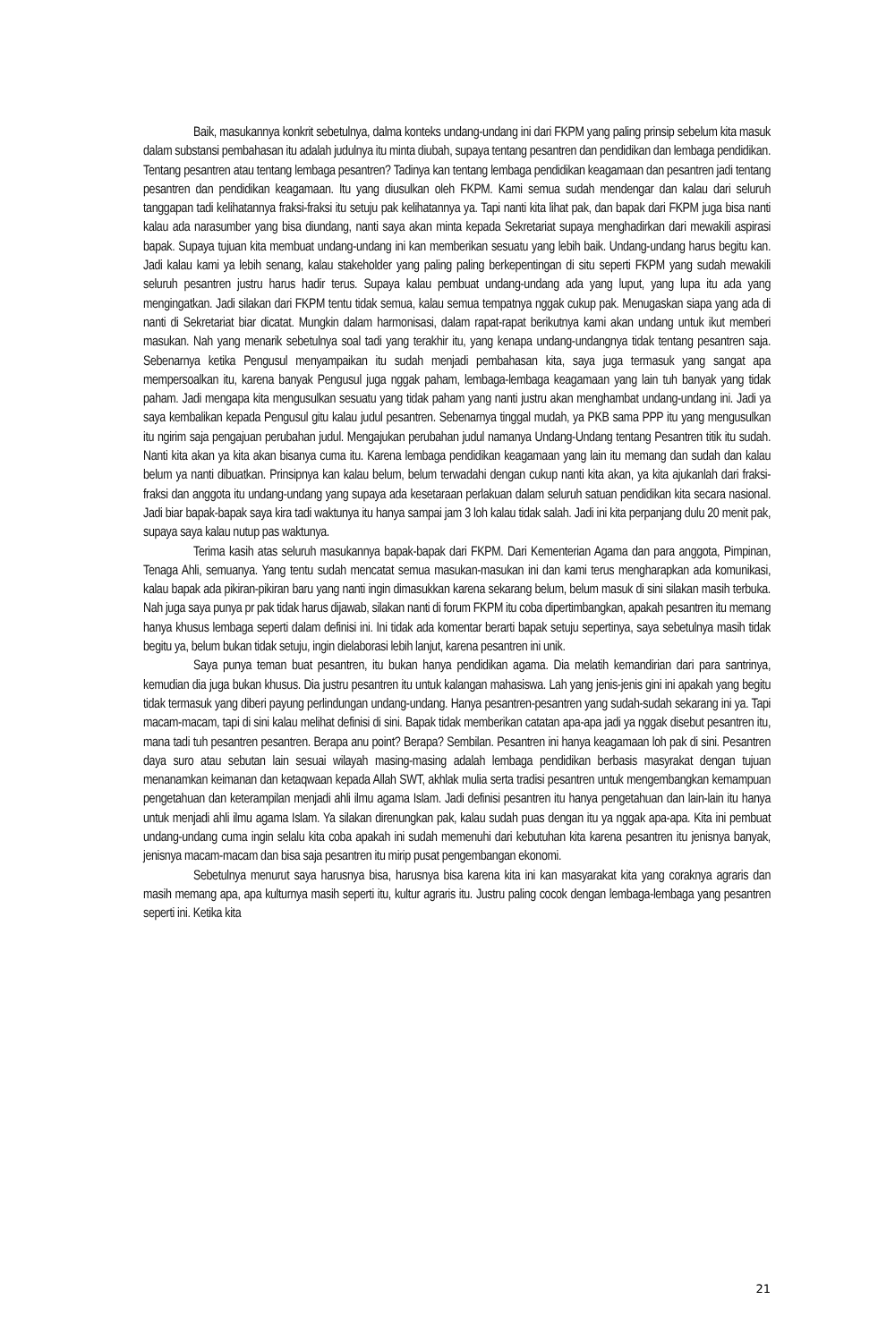Baik, masukannya konkrit sebetulnya, dalma konteks undang-undang ini dari FKPM yang paling prinsip sebelum kita masuk dalam substansi pembahasan itu adalah judulnya itu minta diubah, supaya tentang pesantren dan pendidikan dan lembaga pendidikan. Tentang pesantren atau tentang lembaga pesantren? Tadinya kan tentang lembaga pendidikan keagamaan dan pesantren jadi tentang pesantren dan pendidikan keagamaan. Itu yang diusulkan oleh FKPM. Kami semua sudah mendengar dan kalau dari seluruh tanggapan tadi kelihatannya fraksi-fraksi itu setuju pak kelihatannya ya. Tapi nanti kita lihat pak, dan bapak dari FKPM juga bisa nanti kalau ada narasumber yang bisa diundang, nanti saya akan minta kepada Sekretariat supaya menghadirkan dari mewakili aspirasi bapak. Supaya tujuan kita membuat undang-undang ini kan memberikan sesuatu yang lebih baik. Undang-undang harus begitu kan. Jadi kalau kami ya lebih senang, kalau stakeholder yang paling paling berkepentingan di situ seperti FKPM yang sudah mewakili seluruh pesantren justru harus hadir terus. Supaya kalau pembuat undang-undang ada yang luput, yang lupa itu ada yang mengingatkan. Jadi silakan dari FKPM tentu tidak semua, kalau semua tempatnya nggak cukup pak. Menugaskan siapa yang ada di nanti di Sekretariat biar dicatat. Mungkin dalam harmonisasi, dalam rapat-rapat berikutnya kami akan undang untuk ikut memberi masukan. Nah yang menarik sebetulnya soal tadi yang terakhir itu, yang kenapa undang-undangnya tidak tentang pesantren saja. Sebenarnya ketika Pengusul menyampaikan itu sudah menjadi pembahasan kita, saya juga termasuk yang sangat apa mempersoalkan itu, karena banyak Pengusul juga nggak paham, lembaga-lembaga keagamaan yang lain tuh banyak yang tidak paham. Jadi mengapa kita mengusulkan sesuatu yang tidak paham yang nanti justru akan menghambat undang-undang ini. Jadi ya saya kembalikan kepada Pengusul gitu kalau judul pesantren. Sebenarnya tinggal mudah, ya PKB sama PPP itu yang mengusulkan itu ngirim saja pengajuan perubahan judul. Mengajukan perubahan judul namanya Undang-Undang tentang Pesantren titik itu sudah. Nanti kita akan ya kita akan bisanya cuma itu. Karena lembaga pendidikan keagamaan yang lain itu memang dan sudah dan kalau belum ya nanti dibuatkan. Prinsipnya kan kalau belum, belum terwadahi dengan cukup nanti kita akan, ya kita ajukanlah dari fraksi-fraksi dan anggota itu undang-undang yang supaya ada kesetaraan perlakuan dalam seluruh satuan pendidikan kita secara nasional. Jadi biar bapak-bapak saya kira tadi waktunya itu hanya sampai jam 3 loh kalau tidak salah. Jadi ini kita perpanjang dulu 20 menit pak, supaya saya kalau nutup pas waktunya.
Terima kasih atas seluruh masukannya bapak-bapak dari FKPM. Dari Kementerian Agama dan para anggota, Pimpinan, Tenaga Ahli, semuanya. Yang tentu sudah mencatat semua masukan-masukan ini dan kami terus mengharapkan ada komunikasi, kalau bapak ada pikiran-pikiran baru yang nanti ingin dimasukkan karena sekarang belum, belum masuk di sini silakan masih terbuka. Nah juga saya punya pr pak tidak harus dijawab, silakan nanti di forum FKPM itu coba dipertimbangkan, apakah pesantren itu memang hanya khusus lembaga seperti dalam definisi ini. Ini tidak ada komentar berarti bapak setuju sepertinya, saya sebetulnya masih tidak begitu ya, belum bukan tidak setuju, ingin dielaborasi lebih lanjut, karena pesantren ini unik.
Saya punya teman buat pesantren, itu bukan hanya pendidikan agama. Dia melatih kemandirian dari para santrinya, kemudian dia juga bukan khusus. Dia justru pesantren itu untuk kalangan mahasiswa. Lah yang jenis-jenis gini ini apakah yang begitu tidak termasuk yang diberi payung perlindungan undang-undang. Hanya pesantren-pesantren yang sudah-sudah sekarang ini ya. Tapi macam-macam, tapi di sini kalau melihat definisi di sini. Bapak tidak memberikan catatan apa-apa jadi ya nggak disebut pesantren itu, mana tadi tuh pesantren pesantren. Berapa anu point? Berapa? Sembilan. Pesantren ini hanya keagamaan loh pak di sini. Pesantren daya suro atau sebutan lain sesuai wilayah masing-masing adalah lembaga pendidikan berbasis masyrakat dengan tujuan menanamkan keimanan dan ketaqwaan kepada Allah SWT, akhlak mulia serta tradisi pesantren untuk mengembangkan kemampuan pengetahuan dan keterampilan menjadi ahli ilmu agama Islam. Jadi definisi pesantren itu hanya pengetahuan dan lain-lain itu hanya untuk menjadi ahli ilmu agama Islam. Ya silakan direnungkan pak, kalau sudah puas dengan itu ya nggak apa-apa. Kita ini pembuat undang-undang cuma ingin selalu kita coba apakah ini sudah memenuhi dari kebutuhan kita karena pesantren itu jenisnya banyak, jenisnya macam-macam dan bisa saja pesantren itu mirip pusat pengembangan ekonomi.
Sebetulnya menurut saya harusnya bisa, harusnya bisa karena kita ini kan masyarakat kita yang coraknya agraris dan masih memang apa, apa kulturnya masih seperti itu, kultur agraris itu. Justru paling cocok dengan lembaga-lembaga yang pesantren seperti ini. Ketika kita
21